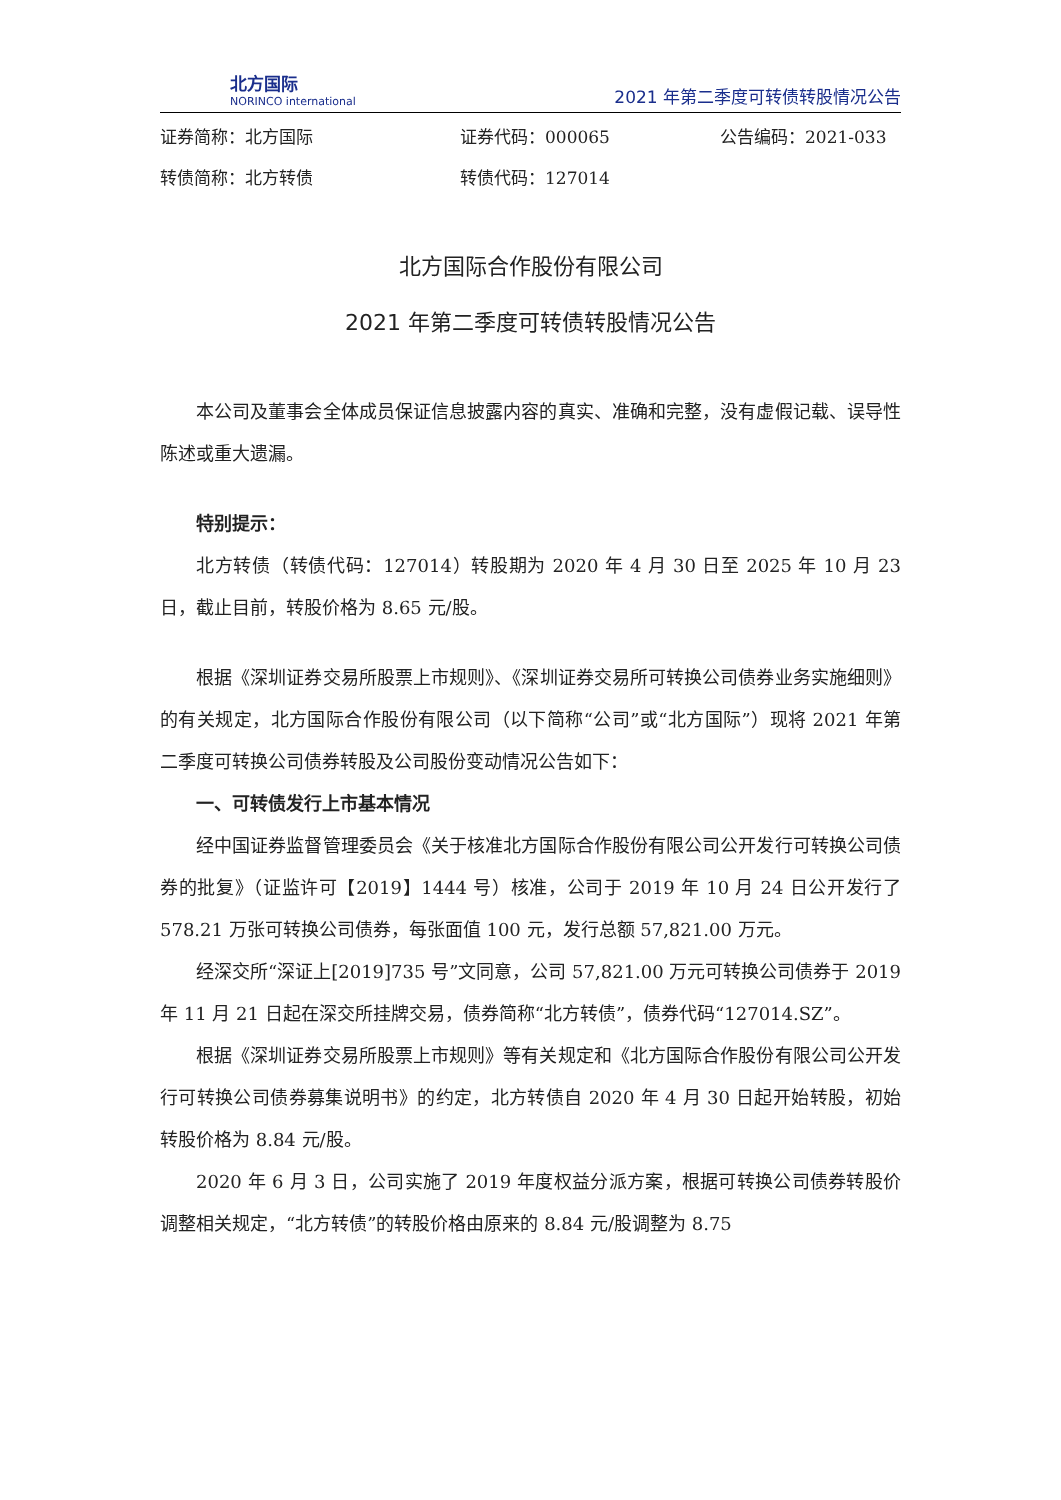北方国际
NORINCO international
2021 年第二季度可转债转股情况公告
证券简称：北方国际
证券代码：000065
公告编码：2021-033
转债简称：北方转债
转债代码：127014
北方国际合作股份有限公司
2021 年第二季度可转债转股情况公告
本公司及董事会全体成员保证信息披露内容的真实、准确和完整，没有虚假记载、误导性陈述或重大遗漏。
特别提示：
北方转债（转债代码：127014）转股期为 2020 年 4 月 30 日至 2025 年 10 月 23 日，截止目前，转股价格为 8.65 元/股。
根据《深圳证券交易所股票上市规则》、《深圳证券交易所可转换公司债券业务实施细则》的有关规定，北方国际合作股份有限公司（以下简称“公司”或“北方国际”）现将 2021 年第二季度可转换公司债券转股及公司股份变动情况公告如下：
一、可转债发行上市基本情况
经中国证券监督管理委员会《关于核准北方国际合作股份有限公司公开发行可转换公司债券的批复》（证监许可【2019】1444 号）核准，公司于 2019 年 10 月 24 日公开发行了 578.21 万张可转换公司债券，每张面值 100 元，发行总额 57,821.00 万元。
经深交所“深证上[2019]735 号”文同意，公司 57,821.00 万元可转换公司债券于 2019 年 11 月 21 日起在深交所挂牌交易，债券简称“北方转债”，债券代码“127014.SZ”。
根据《深圳证券交易所股票上市规则》等有关规定和《北方国际合作股份有限公司公开发行可转换公司债券募集说明书》的约定，北方转债自 2020 年 4 月 30 日起开始转股，初始转股价格为 8.84 元/股。
2020 年 6 月 3 日，公司实施了 2019 年度权益分派方案，根据可转换公司债券转股价调整相关规定，“北方转债”的转股价格由原来的 8.84 元/股调整为 8.75